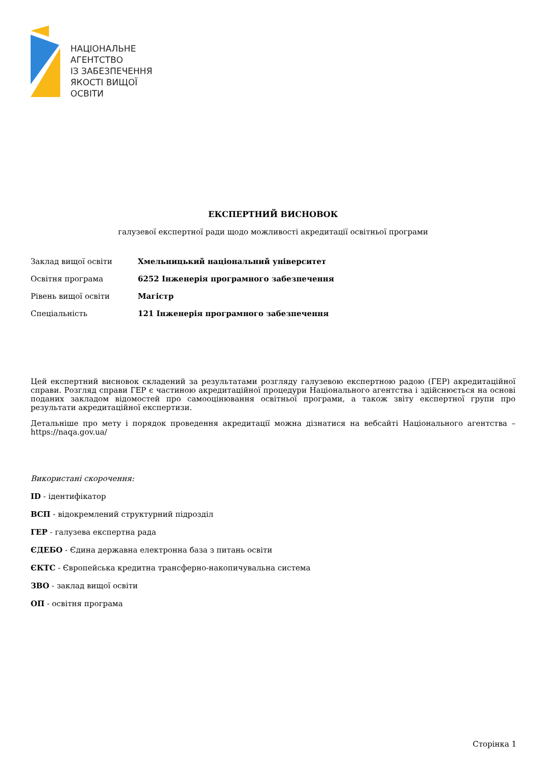НАЦІОНАЛЬНЕ
АГЕНТСТВО
ІЗ ЗАБЕЗПЕЧЕННЯ
ЯКОСТІ ВИЩОЇ ОСВІТИ
ЕКСПЕРТНИЙ ВИСНОВОК
галузевої експертної ради щодо можливості акредитації освітньої програми
Заклад вищої освіти Хмельницький національний університет
Освітня програма 6252 Інженерія програмного забезпечення
Рівень вищої освіти Магістр
Спеціальність 121 Інженерія програмного забезпечення
Цей експертний висновок складений за результатами розгляду галузевою експертною радою (ГЕР) акредитаційної справи. Розгляд справи ГЕР є частиною акредитаційної процедури Національного агентства і здійснюється на основі поданих закладом відомостей про самооцінювання освітньої програми, а також звіту експертної групи про результати акредитаційної експертизи.
Детальніше про мету і порядок проведення акредитації можна дізнатися на вебсайті Національного агентства – https://naqa.gov.ua/
Використані скорочення:
ID - ідентифікатор
ВСП - відокремлений структурний підрозділ
ГЕР - галузева експертна рада
ЄДЕБО - Єдина державна електронна база з питань освіти
ЄКТС - Європейська кредитна трансферно-накопичувальна система
ЗВО - заклад вищої освіти
ОП - освітня програма
Сторінка 1